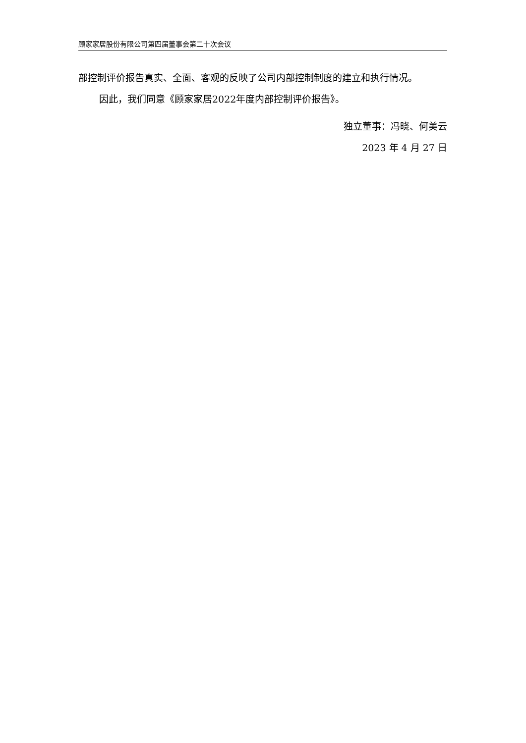顾家家居股份有限公司第四届董事会第二十次会议
部控制评价报告真实、全面、客观的反映了公司内部控制制度的建立和执行情况。
因此，我们同意《顾家家居2022年度内部控制评价报告》。
独立董事：冯晓、何美云
2023 年 4 月 27 日